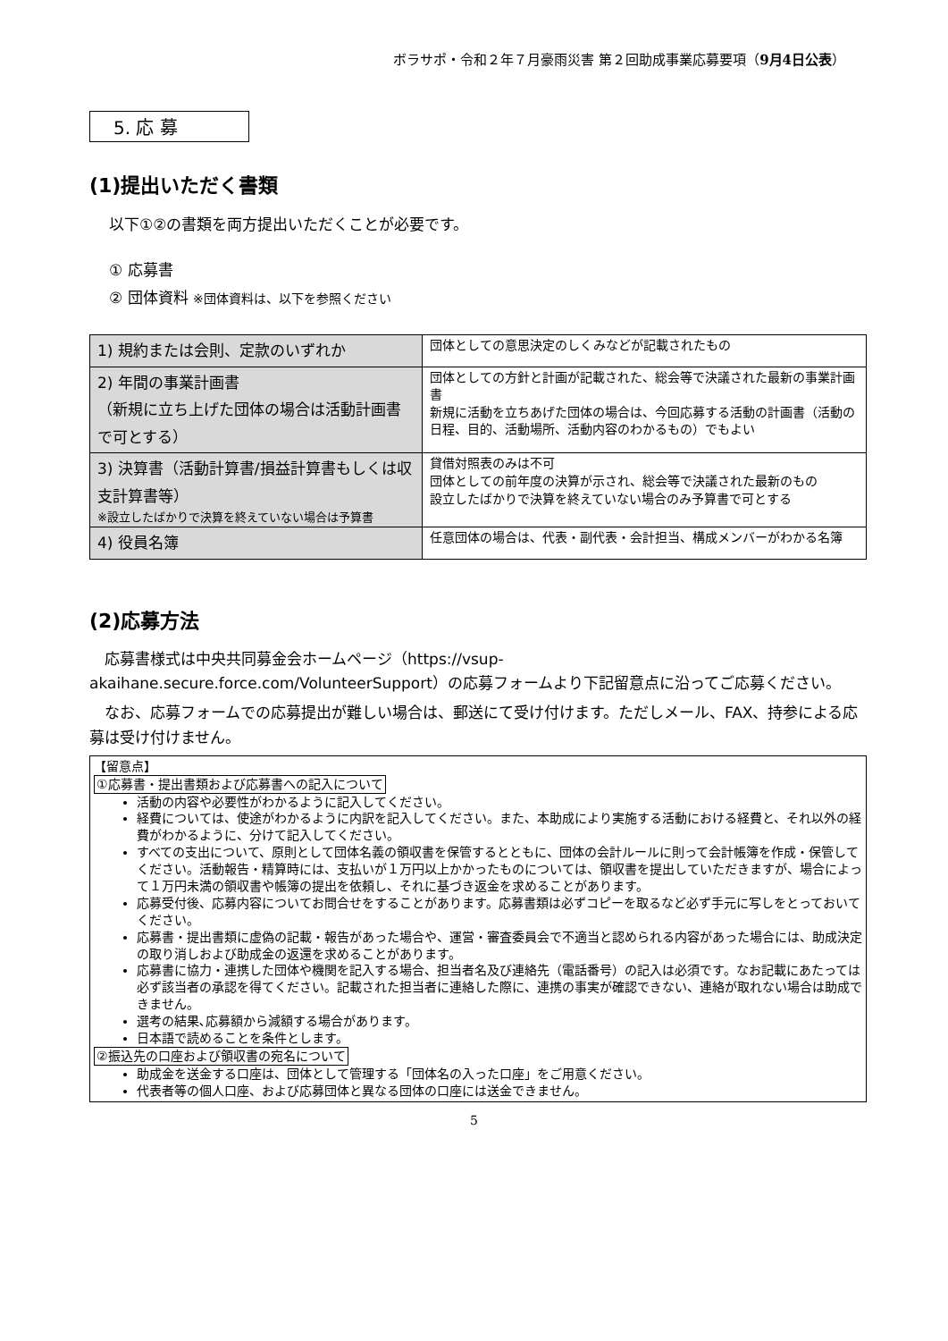ボラサポ・令和２年７月豪雨災害 第２回助成事業応募要項（9月4日公表）
5. 応 募
(1)提出いただく書類
以下①②の書類を両方提出いただくことが必要です。
① 応募書
② 団体資料 ※団体資料は、以下を参照ください
| 1) 規約または会則、定款のいずれか | 団体としての意思決定のしくみなどが記載されたもの |
| 2) 年間の事業計画書 （新規に立ち上げた団体の場合は活動計画書で可とする） | 団体としての方針と計画が記載された、総会等で決議された最新の事業計画書 新規に活動を立ちあげた団体の場合は、今回応募する活動の計画書（活動の日程、目的、活動場所、活動内容のわかるもの）でもよい |
| 3) 決算書（活動計算書/損益計算書もしくは収支計算書等） ※設立したばかりで決算を終えていない場合は予算書 | 貸借対照表のみは不可 団体としての前年度の決算が示され、総会等で決議された最新のもの 設立したばかりで決算を終えていない場合のみ予算書で可とする |
| 4) 役員名簿 | 任意団体の場合は、代表・副代表・会計担当、構成メンバーがわかる名簿 |
(2)応募方法
　応募書様式は中央共同募金会ホームページ（https://vsup-akaihane.secure.force.com/VolunteerSupport）の応募フォームより下記留意点に沿ってご応募ください。
　なお、応募フォームでの応募提出が難しい場合は、郵送にて受け付けます。ただしメール、FAX、持参による応募は受け付けません。
【留意点】
①応募書・提出書類および応募書への記入について
活動の内容や必要性がわかるように記入してください。
経費については、使途がわかるように内訳を記入してください。また、本助成により実施する活動における経費と、それ以外の経費がわかるように、分けて記入してください。
すべての支出について、原則として団体名義の領収書を保管するとともに、団体の会計ルールに則って会計帳簿を作成・保管してください。活動報告・精算時には、支払いが１万円以上かかったものについては、領収書を提出していただきますが、場合によって１万円未満の領収書や帳簿の提出を依頼し、それに基づき返金を求めることがあります。
応募受付後、応募内容についてお問合せをすることがあります。応募書類は必ずコピーを取るなど必ず手元に写しをとっておいてください。
応募書・提出書類に虚偽の記載・報告があった場合や、運営・審査委員会で不適当と認められる内容があった場合には、助成決定の取り消しおよび助成金の返還を求めることがあります。
応募書に協力・連携した団体や機関を記入する場合、担当者名及び連絡先（電話番号）の記入は必須です。なお記載にあたっては必ず該当者の承認を得てください。記載された担当者に連絡した際に、連携の事実が確認できない、連絡が取れない場合は助成できません。
選考の結果､応募額から減額する場合があります。
日本語で読めることを条件とします。
②振込先の口座および領収書の宛名について
助成金を送金する口座は、団体として管理する「団体名の入った口座」をご用意ください。
代表者等の個人口座、および応募団体と異なる団体の口座には送金できません。
5